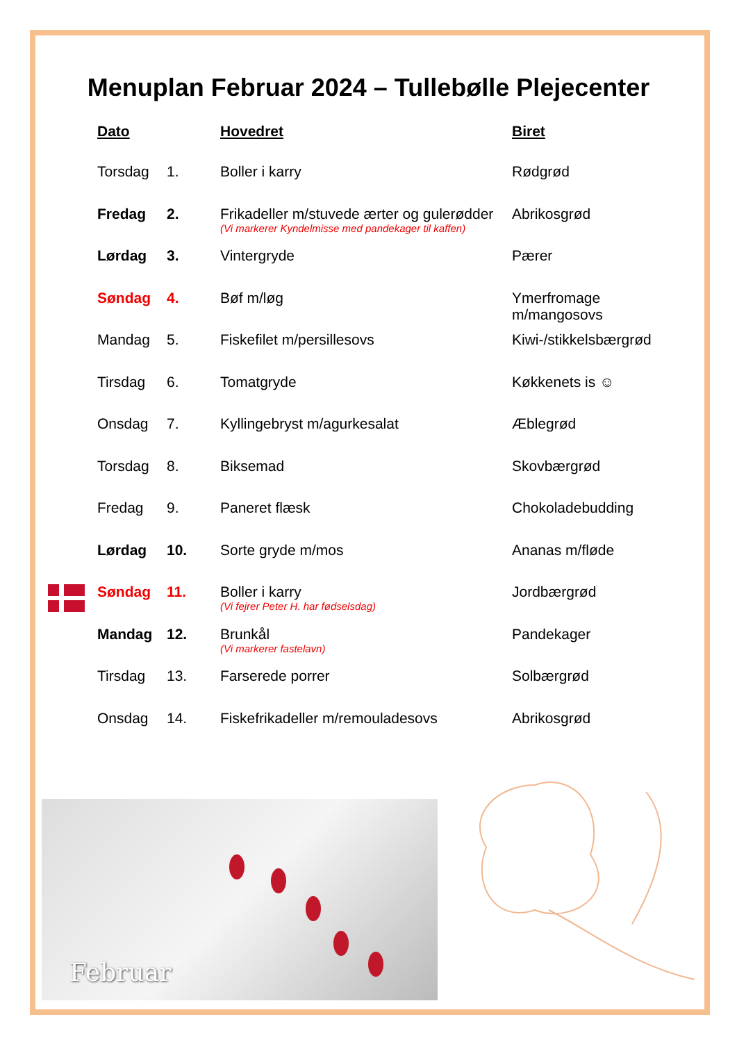Menuplan Februar 2024 – Tullebølle Plejecenter
| Dato | | Hovedret | Biret |
| --- | --- | --- | --- |
| Torsdag | 1. | Boller i karry | Rødgrød |
| Fredag | 2. | Frikadeller m/stuvede ærter og gulerødder (Vi markerer Kyndelmisse med pandekager til kaffen) | Abrikosgrød |
| Lørdag | 3. | Vintergryde | Pærer |
| Søndag | 4. | Bøf m/løg | Ymerfromage m/mangosovs |
| Mandag | 5. | Fiskefilet m/persillesovs | Kiwi-/stikkelsbærgrød |
| Tirsdag | 6. | Tomatgryde | Køkkenets is ☺ |
| Onsdag | 7. | Kyllingebryst m/agurkesalat | Æblegrød |
| Torsdag | 8. | Biksemad | Skovbærgrød |
| Fredag | 9. | Paneret flæsk | Chokoladebudding |
| Lørdag | 10. | Sorte gryde m/mos | Ananas m/fløde |
| Søndag | 11. | Boller i karry (Vi fejrer Peter H. har fødselsdag) | Jordbærgrød |
| Mandag | 12. | Brunkål (Vi markerer fastelavn) | Pandekager |
| Tirsdag | 13. | Farserede porrer | Solbærgrød |
| Onsdag | 14. | Fiskefrikadeller m/remouladesovs | Abrikosgrød |
Februar